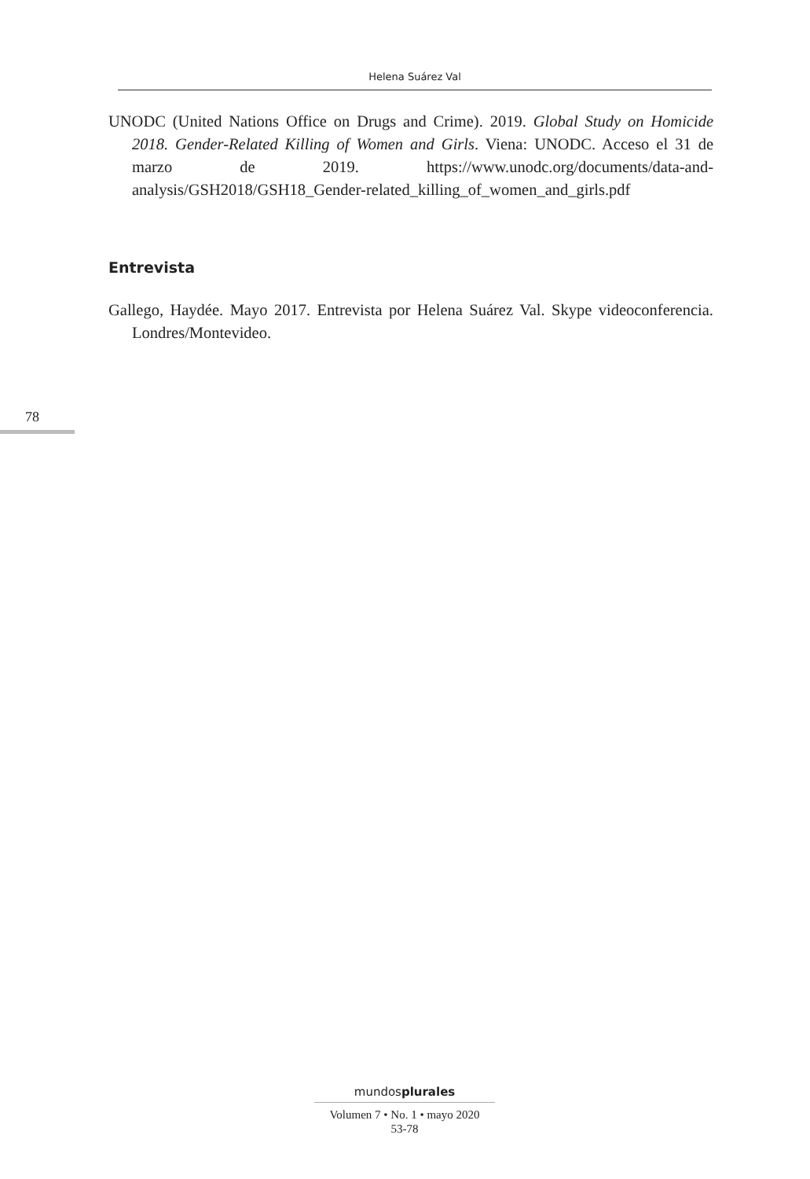Helena Suárez Val
UNODC (United Nations Office on Drugs and Crime). 2019. Global Study on Homicide 2018. Gender-Related Killing of Women and Girls. Viena: UNODC. Acceso el 31 de marzo de 2019. https://www.unodc.org/documents/data-and-analysis/GSH2018/GSH18_Gender-related_killing_of_women_and_girls.pdf
Entrevista
Gallego, Haydée. Mayo 2017. Entrevista por Helena Suárez Val. Skype videoconferencia. Londres/Montevideo.
78
mundosplurales
Volumen 7 • No. 1 • mayo 2020
53-78